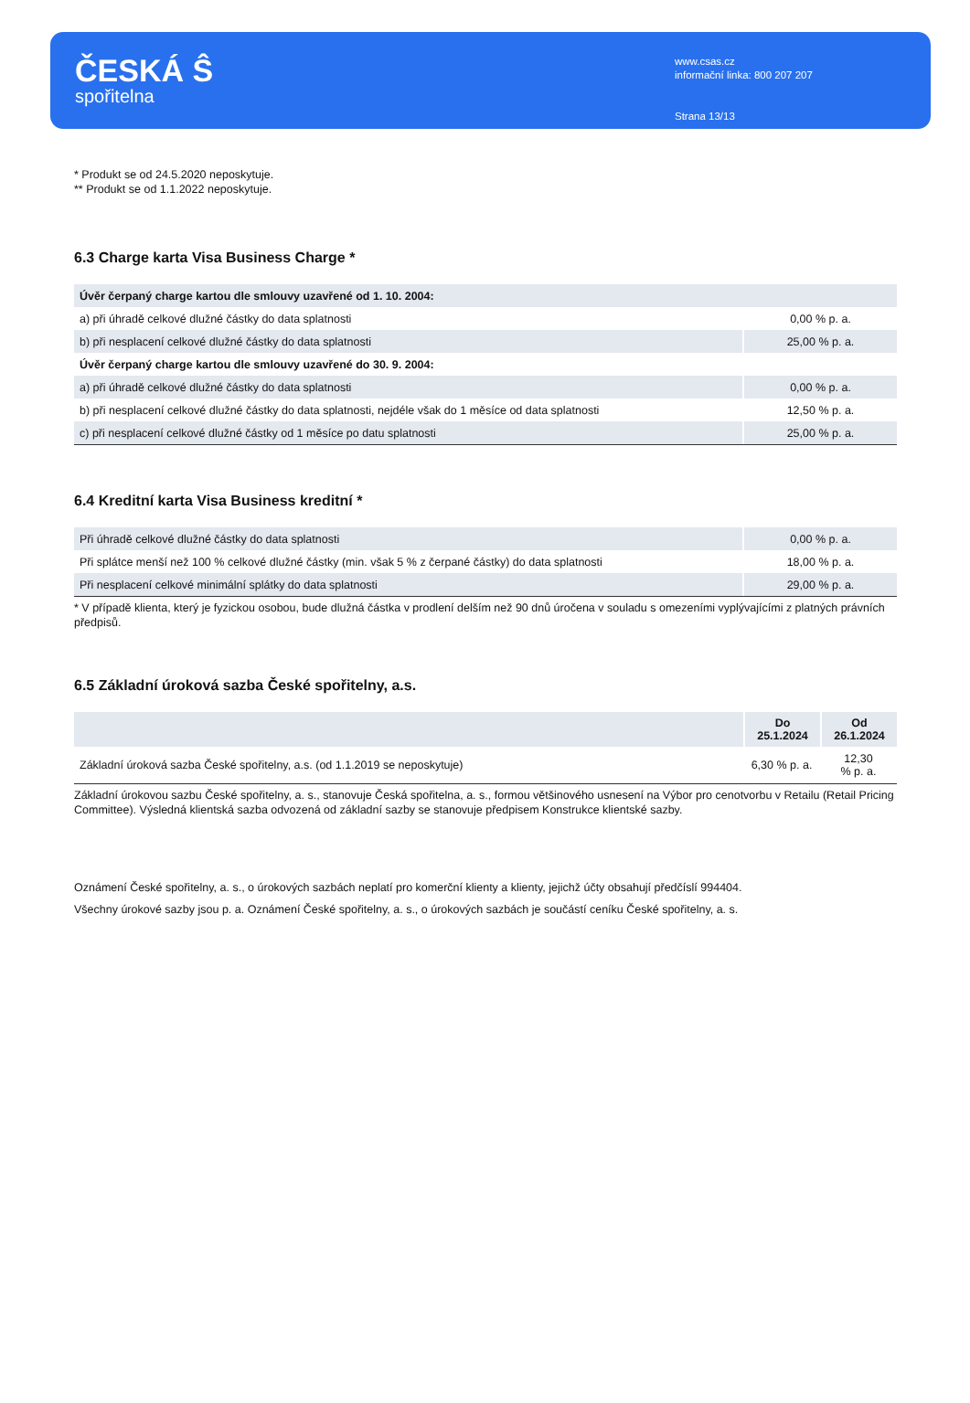ČESKÁ Ŝ
spořitelna
www.csas.cz
informační linka: 800 207 207
Strana 13/13
* Produkt se od 24.5.2020 neposkytuje.
** Produkt se od 1.1.2022 neposkytuje.
6.3 Charge karta Visa Business Charge *
| Úvěr čerpaný charge kartou dle smlouvy uzavřené od 1. 10. 2004: | |
| a) při úhradě celkové dlužné částky do data splatnosti | 0,00 % p. a. |
| b) při nesplacení celkové dlužné částky do data splatnosti | 25,00 % p. a. |
| Úvěr čerpaný charge kartou dle smlouvy uzavřené do 30. 9. 2004: | |
| a) při úhradě celkové dlužné částky do data splatnosti | 0,00 % p. a. |
| b) při nesplacení celkové dlužné částky do data splatnosti, nejdéle však do 1 měsíce od data splatnosti | 12,50 % p. a. |
| c) při nesplacení celkové dlužné částky od 1 měsíce po datu splatnosti | 25,00 % p. a. |
6.4 Kreditní karta Visa Business kreditní *
| Při úhradě celkové dlužné částky do data splatnosti | 0,00 % p. a. |
| Při splátce menší než 100 % celkové dlužné částky (min. však 5 % z čerpané částky) do data splatnosti | 18,00 % p. a. |
| Při nesplacení celkové minimální splátky do data splatnosti | 29,00 % p. a. |
* V případě klienta, který je fyzickou osobou, bude dlužná částka v prodlení delším než 90 dnů úročena v souladu s omezeními vyplývajícími z platných právních předpisů.
6.5 Základní úroková sazba České spořitelny, a.s.
| | Do 25.1.2024 | Od 26.1.2024 |
| --- | --- | --- |
| Základní úroková sazba České spořitelny, a.s. (od 1.1.2019 se neposkytuje) | 6,30 % p. a. | 12,30 % p. a. |
Základní úrokovou sazbu České spořitelny, a. s., stanovuje Česká spořitelna, a. s., formou většinového usnesení na Výbor pro cenotvorbu v Retailu (Retail Pricing Committee). Výsledná klientská sazba odvozená od základní sazby se stanovuje předpisem Konstrukce klientské sazby.
Oznámení České spořitelny, a. s., o úrokových sazbách neplatí pro komerční klienty a klienty, jejichž účty obsahují předčíslí 994404.
Všechny úrokové sazby jsou p. a. Oznámení České spořitelny, a. s., o úrokových sazbách je součástí ceníku České spořitelny, a. s.